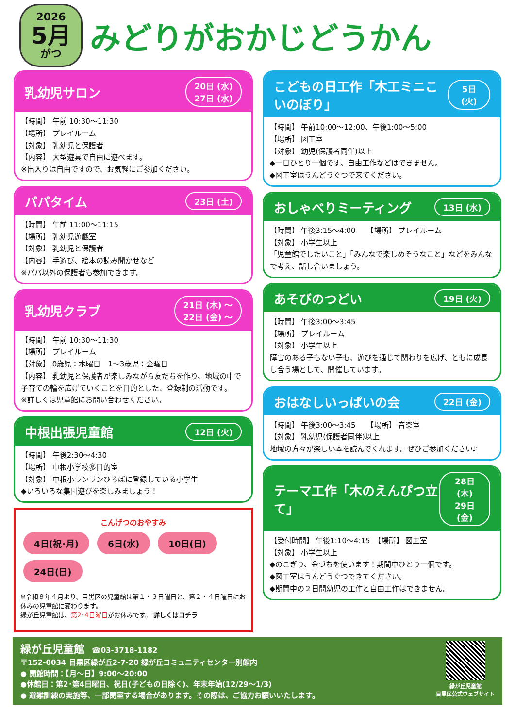2026
5月
がつ
みどりがおかじどうかん
乳幼児サロン 20日 (水)
27日 (水)
【時間】 午前 10:30～11:30
【場所】 プレイルーム
【対象】 乳幼児と保護者
【内容】 大型遊具で自由に遊べます。
※出入りは自由ですので、お気軽にご参加ください。
パパタイム 23日 (土)
【時間】 午前 11:00～11:15
【場所】 乳幼児遊戯室
【対象】 乳幼児と保護者
【内容】 手遊び、絵本の読み聞かせなど
※パパ以外の保護者も参加できます。
乳幼児クラブ 21日 (木) ～
22日 (金) ～
【時間】 午前 10:30～11:30
【場所】 プレイルーム
【対象】 0歳児：木曜日　1～3歳児：金曜日
【内容】 乳幼児と保護者が楽しみながら友だちを作り、地域の中で子育ての輪を広げていくことを目的とした、登録制の活動です。
※詳しくは児童館にお問い合わせください。
中根出張児童館 12日 (火)
【時間】 午後2:30～4:30
【場所】 中根小学校多目的室
【対象】 中根小ランランひろばに登録している小学生
◆いろいろな集団遊びを楽しみましょう！
こんげつのおやすみ
4日(祝･月) 6日(水) 10日(日) 24日(日)
※令和８年４月より、目黒区の児童館は第１・３日曜日と、第２・４日曜日にお休みの児童館に変わります。
緑が丘児童館は、第2･4日曜日がお休みです。 詳しくはコチラ
こどもの日工作「木工ミニこいのぼり」 5日 (火)
【時間】 午前10:00～12:00、午後1:00～5:00
【場所】 図工室
【対象】 幼児(保護者同伴)以上
◆一日ひとり一個です。自由工作などはできません。
◆図工室はうんどうぐつで来てください。
おしゃべりミーティング 13日 (水)
【時間】 午後3:15～4:00　　【場所】 プレイルーム
【対象】 小学生以上
「児童館でしたいこと」「みんなで楽しめそうなこと」などをみんなで考え、話し合いましょう。
あそびのつどい 19日 (火)
【時間】 午後3:00～3:45
【場所】 プレイルーム
【対象】 小学生以上
障害のある子もない子も、遊びを通じて関わりを広げ、ともに成長し合う場として、開催しています。
おはなしいっぱいの会 22日 (金)
【時間】 午後3:00～3:45　　【場所】 音楽室
【対象】 乳幼児(保護者同伴)以上
地域の方々が楽しい本を読んでくれます。ぜひご参加ください♪
テーマ工作「木のえんぴつ立て」 28日 (木)
29日 (金)
【受付時間】 午後1:10～4:15　【場所】 図工室
【対象】 小学生以上
◆のこぎり、金づちを使います！期間中ひとり一個です。
◆図工室はうんどうぐつできてください。
◆期間中の２日間幼児の工作と自由工作はできません。
緑が丘児童館　☎03-3718-1182
〒152-0034 目黒区緑が丘2-7-20 緑が丘コミュニティセンター別館内
● 開館時間：【月～日】9:00～20:00
●休館日：第2･第4日曜日、祝日(子どもの日除く)、年末年始(12/29～1/3)
● 避難訓練の実施等、一部閉室する場合があります。その際は、ご協力お願いいたします。
緑が丘児童館
目黒区公式ウェブサイト